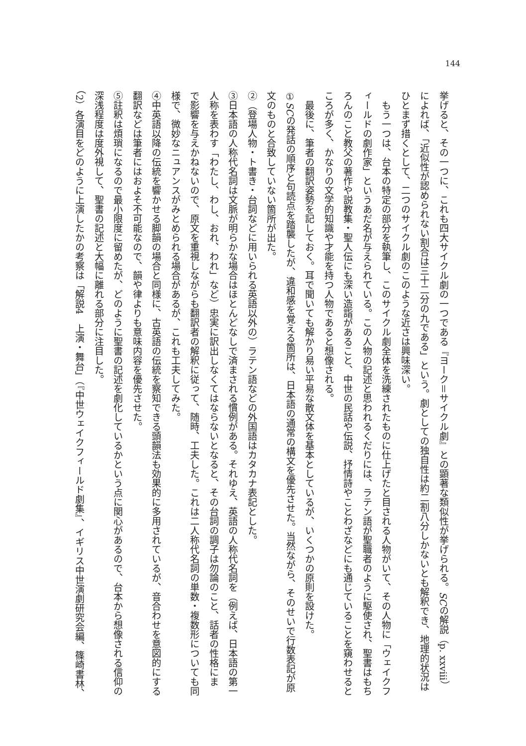144
挙げると、その一つに、これも四大サイクル劇の一つである『ヨーク＝サイクル劇』との顕著な類似性が挙げられる。SCの解説（p. xxviii）
によれば、「近似性が認められない割合は三十二分の九である」という。劇としての独自性は約二割八分しかないとも解釈でき、地理的状況は
ひとまず措くとして、二つのサイクル劇のこのような近さは興味深い。
　もう一つは、台本の特定の部分を執筆し、このサイクル劇全体を洗練されたものに仕上げたと目される人物がいて、その人物に「ウェイクフ
ィールドの劇作家」というあだ名が与えられている。この人物の記述と思われるくだりには、ラテン語が聖職者のように駆使され、聖書はもち
ろんのこと教父の著作や説教集・聖人伝にも深い造詣があること、中世の民話や伝説、抒情詩やことわざなどにも通じていることを窺わせると
ころが多く、かなりの文学的知識や才能を持つ人物であると想像される。
　最後に、筆者の翻訳姿勢を記しておく。耳で聞いても解かり易い平易な散文体を基本としているが、いくつかの原則を設けた。
①SCの発話の順序と句読点を踏襲したが、違和感を覚える箇所は、日本語の通常の構文を優先させた。当然ながら、そのせいで行数表記が原
文のものと合致していない箇所が出た。
②（登場人物・ト書き・台詞などに用いられる英語以外の）ラテン語などの外国語はカタカナ表記とした。
③日本語の人称代名詞は文脈が明らかな場合はほとんどなしで済まされる慣例がある。それゆえ、英語の人称代名詞を（例えば、日本語の第一
人称を表わす「わたし、わし、おれ、われ」など）忠実に訳出しなくてはならないとなると、その台詞の調子は勿論のこと、話者の性格にま
で影響を与えかねないので、原文を重視しながらも翻訳者の解釈に従って、随時、工夫した。これは二人称代名詞の単数・複数形についても同
様で、微妙なニュアンスがみとめられる場合があるが、これも工夫してみた。
④中英語以降の伝統を響かせる脚韻の場合と同様に、古英語の伝統を察知できる頭韻法も効果的に多用されているが、音合わせを意図的にする
翻訳などは筆者にはおよそ不可能なので、韻や律よりも意味内容を優先させた。
⑤註釈は煩瑣になるので最小限度に留めたが、どのように聖書の記述を劇化しているかという点に関心があるので、台本から想像される信仰の
深浅程度は度外視して、聖書の記述と大幅に離れる部分に注目した。
（2）各演目をどのように上演したかの考察は「解説4　上演・舞台」（『中世ウェイクフィールド劇集』、イギリス中世演劇研究会編、篠崎書林、